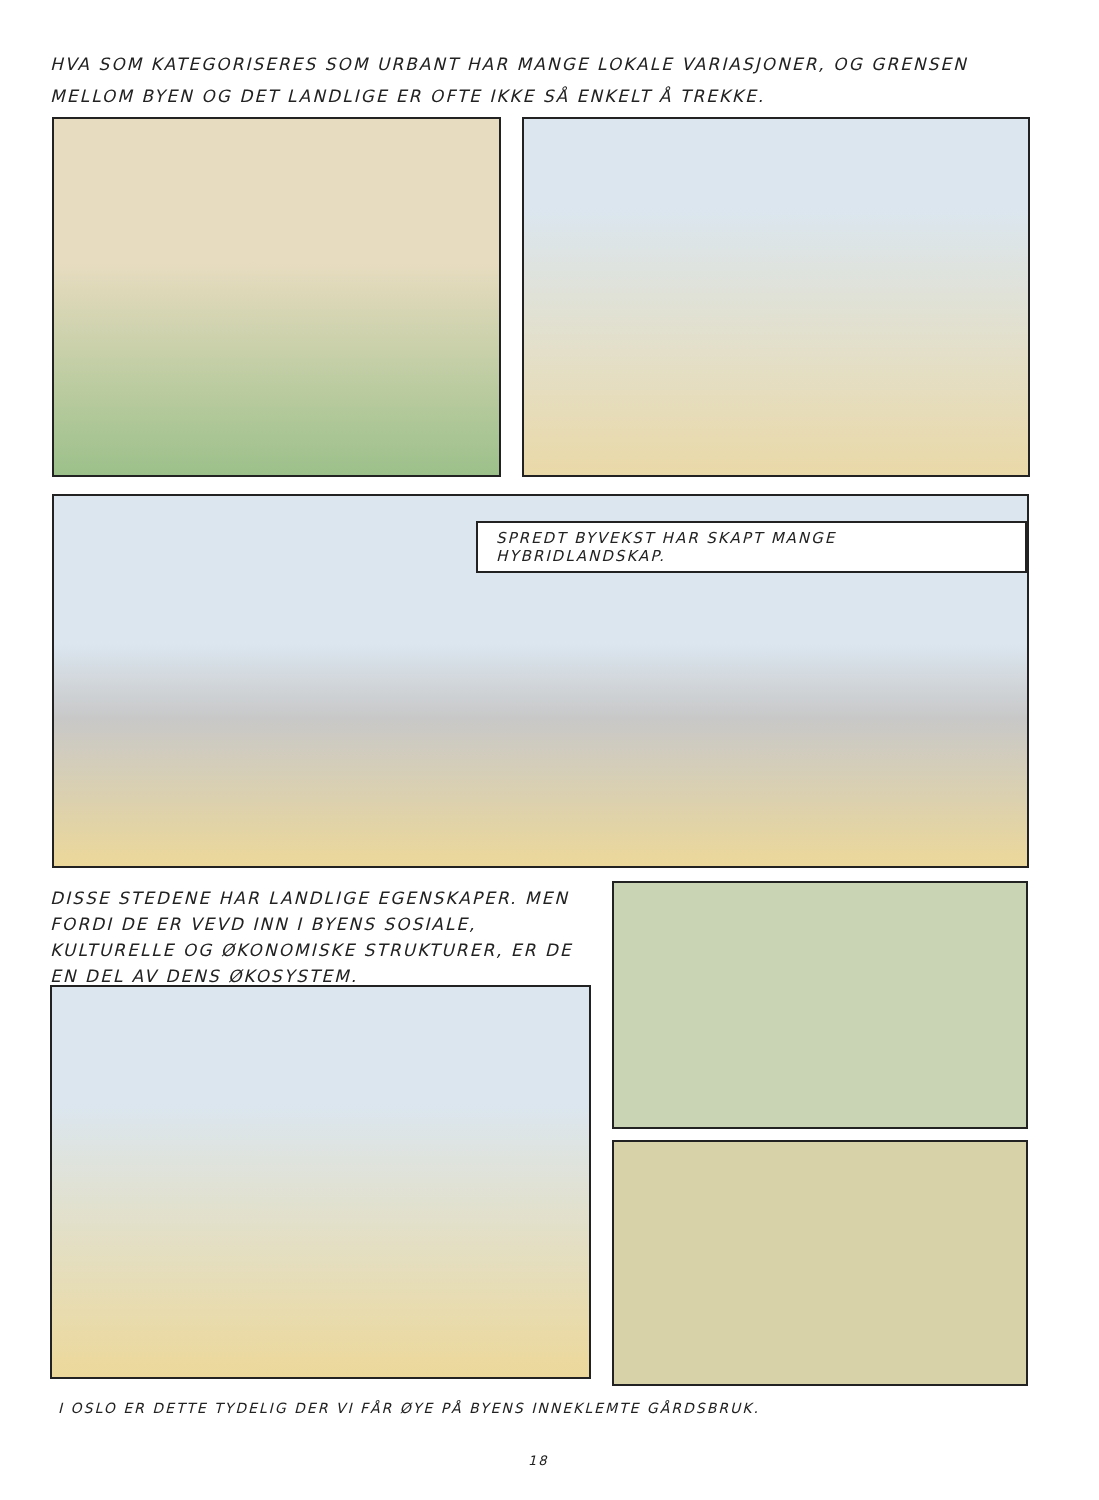HVA SOM KATEGORISERES SOM URBANT HAR MANGE LOKALE VARIASJONER, OG GRENSEN MELLOM BYEN OG DET LANDLIGE ER OFTE IKKE SÅ ENKELT Å TREKKE.
SPREDT BYVEKST HAR SKAPT MANGE HYBRIDLANDSKAP.
DISSE STEDENE HAR LANDLIGE EGENSKAPER. MEN FORDI DE ER VEVD INN I BYENS SOSIALE, KULTURELLE OG ØKONOMISKE STRUKTURER, ER DE EN DEL AV DENS ØKOSYSTEM.
I OSLO ER DETTE TYDELIG DER VI FÅR ØYE PÅ BYENS INNEKLEMTE GÅRDSBRUK.
18